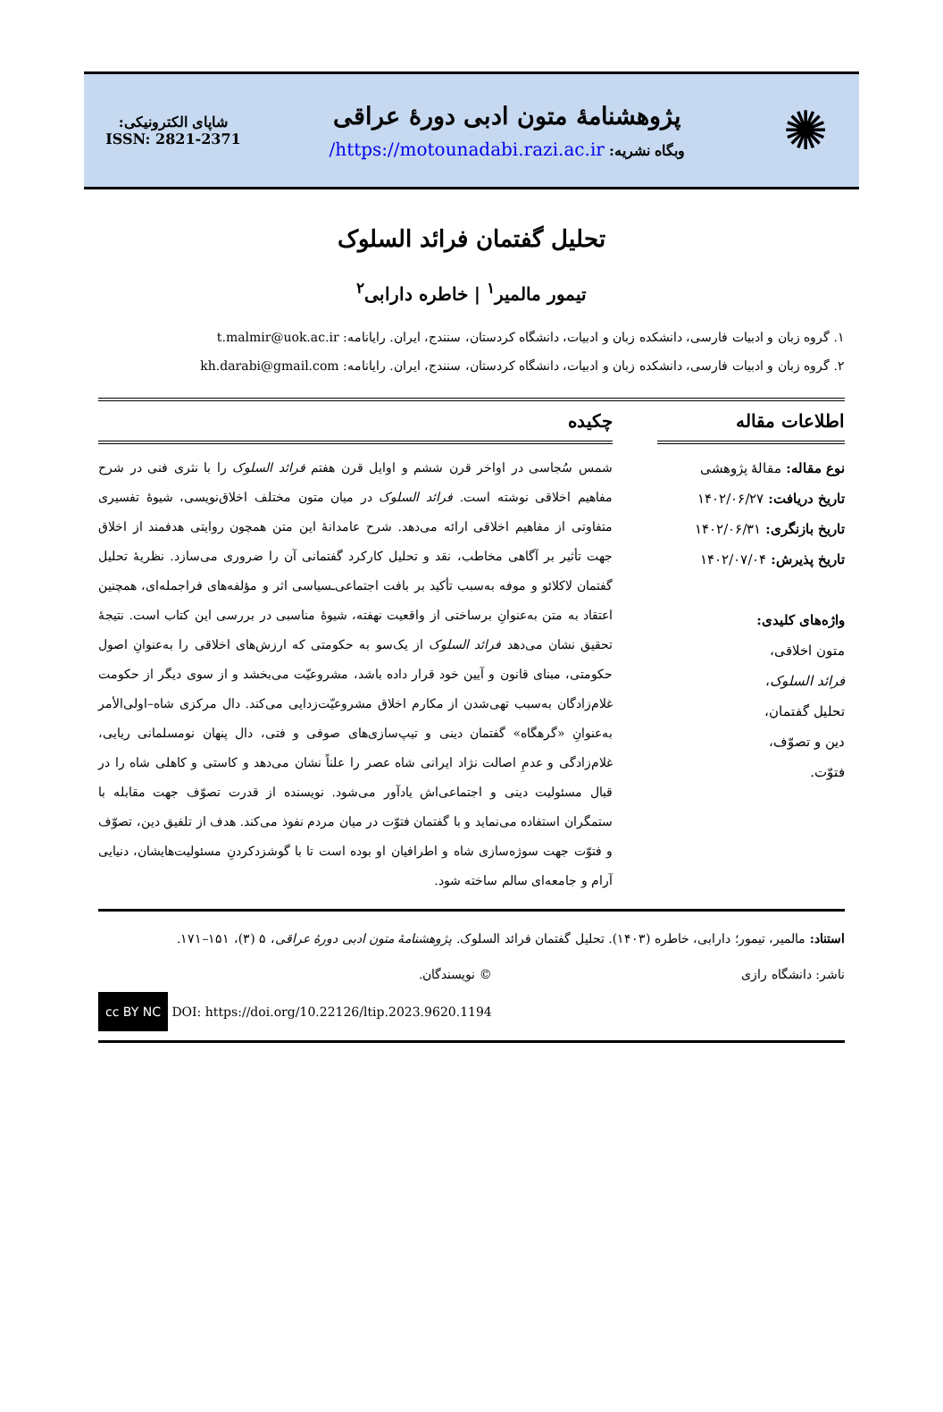✺
پژوهشنامهٔ متون ادبی دورهٔ عراقی
وبگاه نشریه: https://motounadabi.razi.ac.ir/
شاپای الکترونیکی:
ISSN: 2821-2371
تحلیل گفتمان فرائد السلوک
تیمور مالمیر<sup>۱</sup> | خاطره دارابی<sup>۲</sup>
۱. گروه زبان و ادبیات فارسی، دانشکده زبان و ادبیات، دانشگاه کردستان، سنندج، ایران. رایانامه: t.malmir@uok.ac.ir
۲. گروه زبان و ادبیات فارسی، دانشکده زبان و ادبیات، دانشگاه کردستان، سنندج، ایران. رایانامه: kh.darabi@gmail.com
اطلاعات مقاله
نوع مقاله: مقالهٔ پژوهشی
تاریخ دریافت: ۱۴۰۲/۰۶/۲۷
تاریخ بازنگری: ۱۴۰۲/۰۶/۳۱
تاریخ پذیرش: ۱۴۰۲/۰۷/۰۴
واژه‌های کلیدی:
متون اخلاقی،
فرائد السلوک،
تحلیل گفتمان،
دین و تصوّف،
فتوّت.
چکیده
شمس سُجاسی در اواخر قرن ششم و اوایل قرن هفتم فرائد السلوک را با نثری فنی در شرح مفاهیم اخلاقی نوشته است. فرائد السلوک در میان متون مختلف اخلاق‌نویسی، شیوهٔ تفسیری متفاوتی از مفاهیم اخلاقی ارائه می‌دهد. شرح عامدانهٔ این متن همچون روایتی هدفمند از اخلاق جهت تأثیر بر آگاهی مخاطب، نقد و تحلیل کارکرد گفتمانی آن را ضروری می‌سازد. نظریهٔ تحلیل گفتمان لاکلائو و موفه به‌سبب تأکید بر بافت اجتماعی‌ـسیاسی اثر و مؤلفه‌های فراجمله‌ای، همچنین اعتقاد به متن به‌عنوانِ برساختی از واقعیت نهفته، شیوهٔ مناسبی در بررسی این کتاب است. نتیجهٔ تحقیق نشان می‌دهد فرائد السلوک از یک‌سو به حکومتی که ارزش‌های اخلاقی را به‌عنوانِ اصول حکومتی، مبنای قانون و آیین خود قرار داده باشد، مشروعیّت می‌بخشد و از سوی دیگر از حکومت غلام‌زادگان به‌سبب تهی‌شدن از مکارم اخلاق مشروعیّت‌زدایی می‌کند. دال مرکزی شاه–اولی‌الأمر به‌عنوانِ «گرهگاه» گفتمان دینی و تیپ‌سازی‌های صوفی و فتی، دال پنهان نومسلمانی ریایی، غلام‌زادگی و عدمِ اصالت نژاد ایرانی شاه عصر را علناً نشان می‌دهد و کاستی و کاهلی شاه را در قبال مسئولیت دینی و اجتماعی‌اش یادآور می‌شود. نویسنده از قدرت تصوّف جهت مقابله با ستمگران استفاده می‌نماید و با گفتمان فتوّت در میان مردم نفوذ می‌کند. هدف از تلفیق دین، تصوّف و فتوّت جهت سوژه‌سازی شاه و اطرافیان او بوده است تا با گوشزدکردنِ مسئولیت‌هایشان، دنیایی آرام و جامعه‌ای سالم ساخته شود.
استناد: مالمیر، تیمور؛ دارابی، خاطره (۱۴۰۳). تحلیل گفتمان فرائد السلوک. پژوهشنامهٔ متون ادبی دورهٔ عراقی، ۵ (۳)، ۱۵۱–۱۷۱.
ناشر: دانشگاه رازی © نویسندگان.
DOI: https://doi.org/10.22126/ltip.2023.9620.1194 cc BY NC